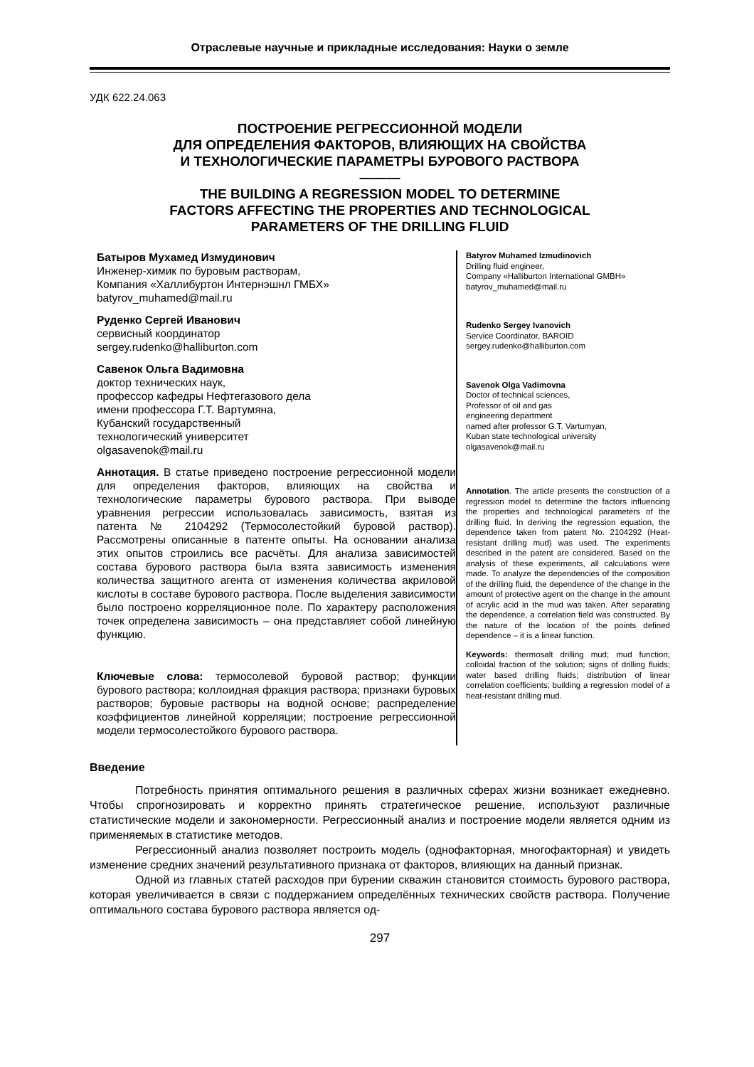Отраслевые научные и прикладные исследования: Науки о земле
УДК 622.24.063
ПОСТРОЕНИЕ РЕГРЕССИОННОЙ МОДЕЛИ
ДЛЯ ОПРЕДЕЛЕНИЯ ФАКТОРОВ, ВЛИЯЮЩИХ НА СВОЙСТВА
И ТЕХНОЛОГИЧЕСКИЕ ПАРАМЕТРЫ БУРОВОГО РАСТВОРА
———
THE BUILDING A REGRESSION MODEL TO DETERMINE
FACTORS AFFECTING THE PROPERTIES AND TECHNOLOGICAL
PARAMETERS OF THE DRILLING FLUID
Батыров Мухамед Измудинович
Инженер-химик по буровым растворам,
Компания «Халлибуртон Интернэшнл ГМБХ»
batyrov_muhamed@mail.ru
Руденко Сергей Иванович
сервисный координатор
sergey.rudenko@halliburton.com
Савенок Ольга Вадимовна
доктор технических наук,
профессор кафедры Нефтегазового дела
имени профессора Г.Т. Вартумяна,
Кубанский государственный
технологический университет
olgasavenok@mail.ru
Аннотация. В статье приведено построение регрессионной модели для определения факторов, влияющих на свойства и технологические параметры бурового раствора. При выводе уравнения регрессии использовалась зависимость, взятая из патента № 2104292 (Термосолестойкий буровой раствор). Рассмотрены описанные в патенте опыты. На основании анализа этих опытов строились все расчёты. Для анализа зависимостей состава бурового раствора была взята зависимость изменения количества защитного агента от изменения количества акриловой кислоты в составе бурового раствора. После выделения зависимости было построено корреляционное поле. По характеру расположения точек определена зависимость – она представляет собой линейную функцию.
Ключевые слова: термосолевой буровой раствор; функции бурового раствора; коллоидная фракция раствора; признаки буровых растворов; буровые растворы на водной основе; распределение коэффициентов линейной корреляции; построение регрессионной модели термосолестойкого бурового раствора.
Batyrov Muhamed Izmudinovich
Drilling fluid engineer,
Company «Halliburton International GMBH»
batyrov_muhamed@mail.ru
Rudenko Sergey Ivanovich
Service Coordinator, BAROID
sergey.rudenko@halliburton.com
Savenok Olga Vadimovna
Doctor of technical sciences,
Professor of oil and gas
engineering department
named after professor G.T. Vartumyan,
Kuban state technological university
olgasavenok@mail.ru
Annotation. The article presents the construction of a regression model to determine the factors influencing the properties and technological parameters of the drilling fluid. In deriving the regression equation, the dependence taken from patent No. 2104292 (Heat-resistant drilling mud) was used. The experiments described in the patent are considered. Based on the analysis of these experiments, all calculations were made. To analyze the dependencies of the composition of the drilling fluid, the dependence of the change in the amount of protective agent on the change in the amount of acrylic acid in the mud was taken. After separating the dependence, a correlation field was constructed. By the nature of the location of the points defined dependence – it is a linear function.
Keywords: thermosalt drilling mud; mud function; colloidal fraction of the solution; signs of drilling fluids; water based drilling fluids; distribution of linear correlation coefficients; building a regression model of a heat-resistant drilling mud.
Введение
Потребность принятия оптимального решения в различных сферах жизни возникает ежедневно. Чтобы спрогнозировать и корректно принять стратегическое решение, используют различные статистические модели и закономерности. Регрессионный анализ и построение модели является одним из применяемых в статистике методов.
Регрессионный анализ позволяет построить модель (однофакторная, многофакторная) и увидеть изменение средних значений результативного признака от факторов, влияющих на данный признак.
Одной из главных статей расходов при бурении скважин становится стоимость бурового раствора, которая увеличивается в связи с поддержанием определённых технических свойств раствора. Получение оптимального состава бурового раствора является од-
297